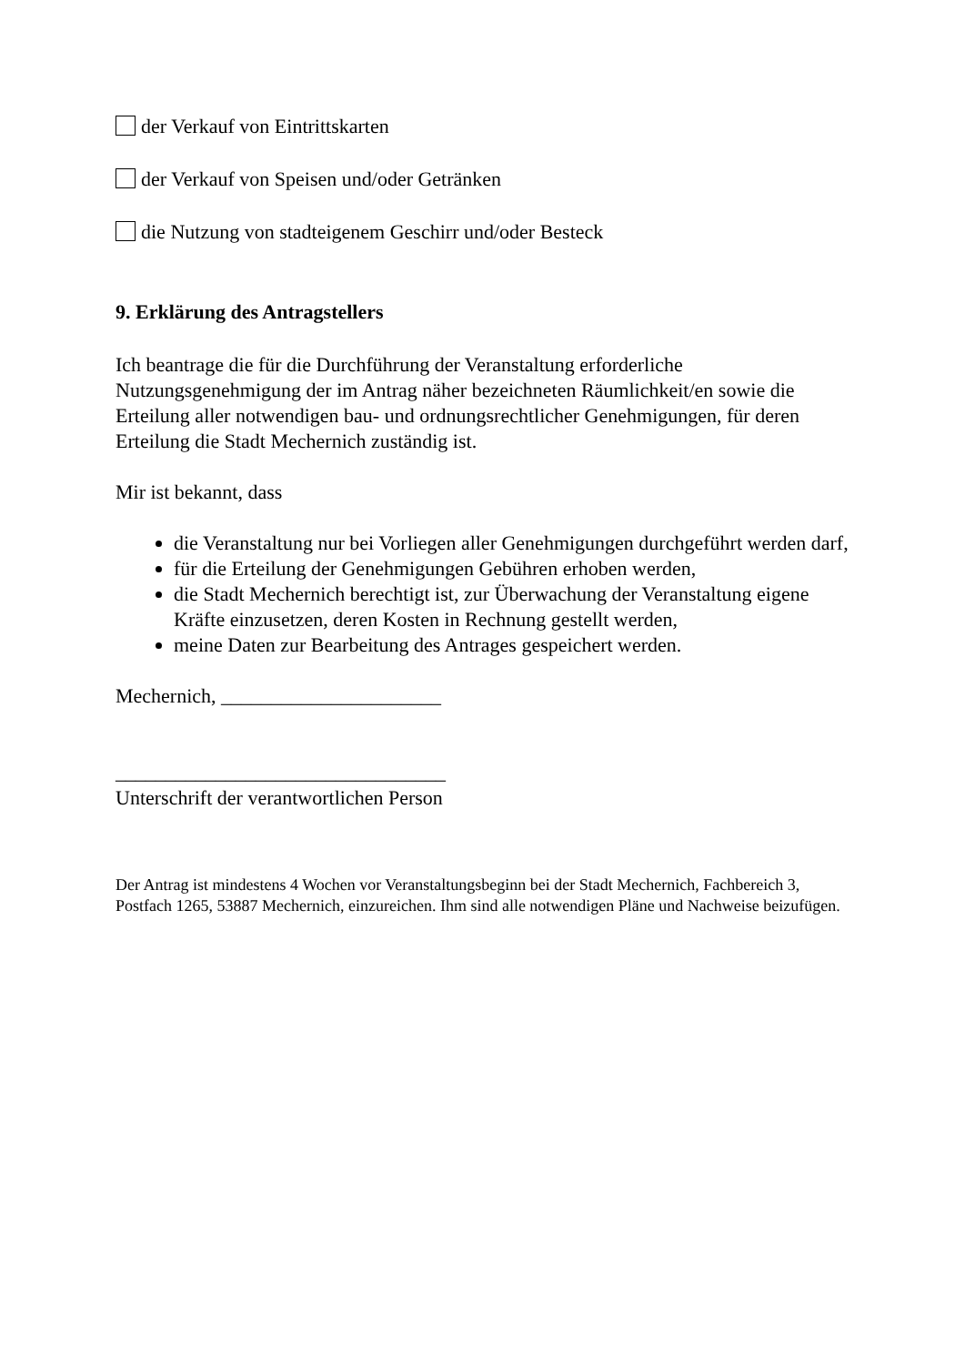der Verkauf von Eintrittskarten
der Verkauf von Speisen und/oder Getränken
die Nutzung von stadteigenem Geschirr und/oder Besteck
9. Erklärung des Antragstellers
Ich beantrage die für die Durchführung der Veranstaltung erforderliche Nutzungsgenehmigung der im Antrag näher bezeichneten Räumlichkeit/en sowie die Erteilung aller notwendigen bau- und ordnungsrechtlicher Genehmigungen, für deren Erteilung die Stadt Mechernich zuständig ist.
Mir ist bekannt, dass
die Veranstaltung nur bei Vorliegen aller Genehmigungen durchgeführt werden darf,
für die Erteilung der Genehmigungen Gebühren erhoben werden,
die Stadt Mechernich berechtigt ist, zur Überwachung der Veranstaltung eigene Kräfte einzusetzen, deren Kosten in Rechnung gestellt werden,
meine Daten zur Bearbeitung des Antrages gespeichert werden.
Mechernich, ______________________
_________________________________
Unterschrift der verantwortlichen Person
Der Antrag ist mindestens 4 Wochen vor Veranstaltungsbeginn bei der Stadt Mechernich, Fachbereich 3, Postfach 1265, 53887 Mechernich, einzureichen. Ihm sind alle notwendigen Pläne und Nachweise beizufügen.